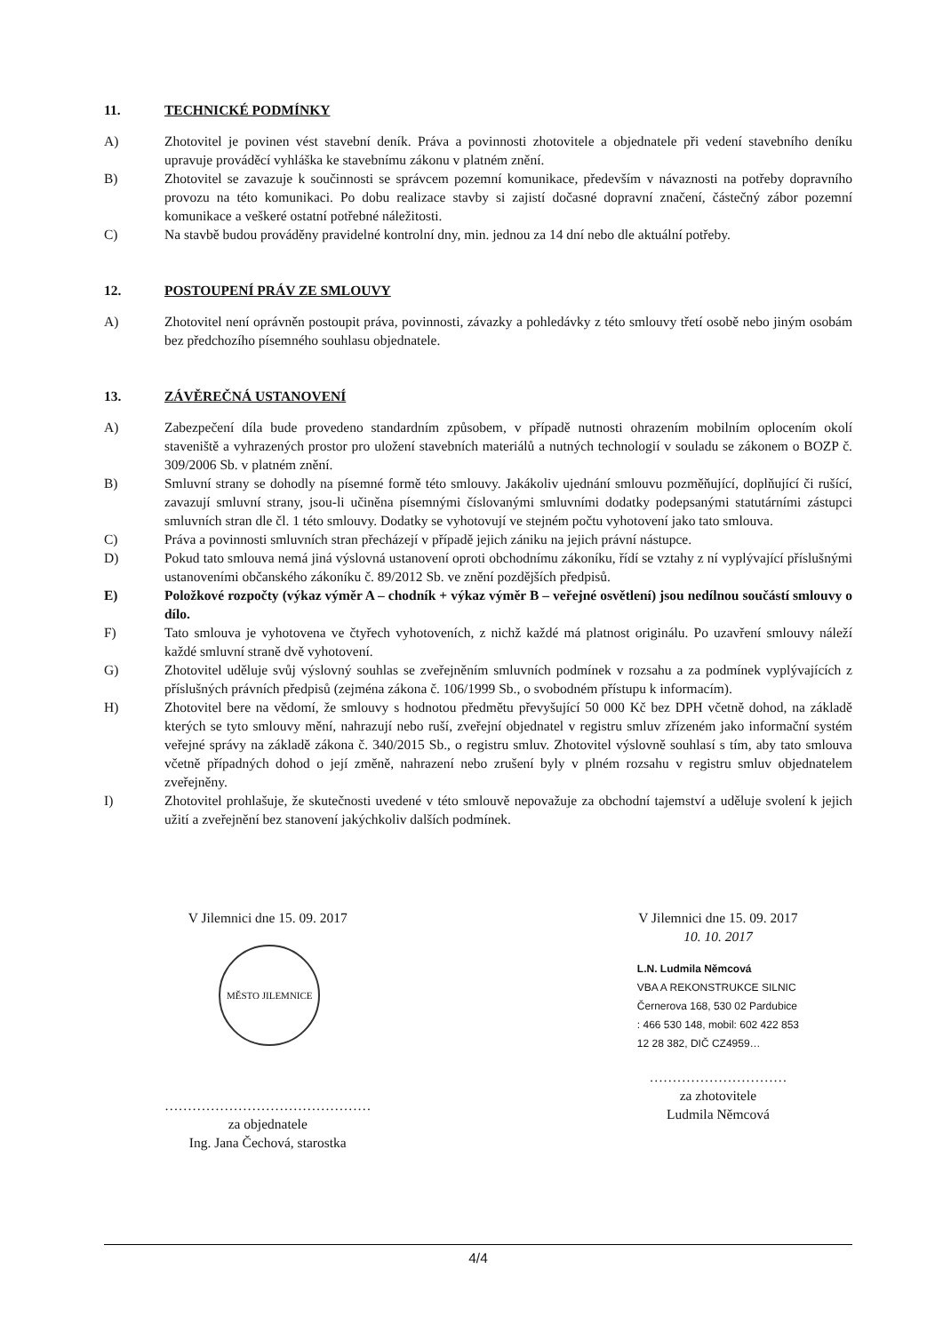11. TECHNICKÉ PODMÍNKY
A) Zhotovitel je povinen vést stavební deník. Práva a povinnosti zhotovitele a objednatele při vedení stavebního deníku upravuje prováděcí vyhláška ke stavebnímu zákonu v platném znění.
B) Zhotovitel se zavazuje k součinnosti se správcem pozemní komunikace, především v návaznosti na potřeby dopravního provozu na této komunikaci. Po dobu realizace stavby si zajistí dočasné dopravní značení, částečný zábor pozemní komunikace a veškeré ostatní potřebné náležitosti.
C) Na stavbě budou prováděny pravidelné kontrolní dny, min. jednou za 14 dní nebo dle aktuální potřeby.
12. POSTOUPENÍ PRÁV ZE SMLOUVY
A) Zhotovitel není oprávněn postoupit práva, povinnosti, závazky a pohledávky z této smlouvy třetí osobě nebo jiným osobám bez předchozího písemného souhlasu objednatele.
13. ZÁVĚREČNÁ USTANOVENÍ
A) Zabezpečení díla bude provedeno standardním způsobem, v případě nutnosti ohrazením mobilním oplocením okolí staveniště a vyhrazených prostor pro uložení stavebních materiálů a nutných technologií v souladu se zákonem o BOZP č. 309/2006 Sb. v platném znění.
B) Smluvní strany se dohodly na písemné formě této smlouvy. Jakákoliv ujednání smlouvu pozměňující, doplňující či rušící, zavazují smluvní strany, jsou-li učiněna písemnými číslovanými smluvními dodatky podepsanými statutárními zástupci smluvních stran dle čl. 1 této smlouvy. Dodatky se vyhotovují ve stejném počtu vyhotovení jako tato smlouva.
C) Práva a povinnosti smluvních stran přecházejí v případě jejich zániku na jejich právní nástupce.
D) Pokud tato smlouva nemá jiná výslovná ustanovení oproti obchodnímu zákoníku, řídí se vztahy z ní vyplývající příslušnými ustanoveními občanského zákoníku č. 89/2012 Sb. ve znění pozdějších předpisů.
E) Položkové rozpočty (výkaz výměr A – chodník + výkaz výměr B – veřejné osvětlení) jsou nedílnou součástí smlouvy o dílo.
F) Tato smlouva je vyhotovena ve čtyřech vyhotoveních, z nichž každé má platnost originálu. Po uzavření smlouvy náleží každé smluvní straně dvě vyhotovení.
G) Zhotovitel uděluje svůj výslovný souhlas se zveřejněním smluvních podmínek v rozsahu a za podmínek vyplývajících z příslušných právních předpisů (zejména zákona č. 106/1999 Sb., o svobodném přístupu k informacím).
H) Zhotovitel bere na vědomí, že smlouvy s hodnotou předmětu převyšující 50 000 Kč bez DPH včetně dohod, na základě kterých se tyto smlouvy mění, nahrazují nebo ruší, zveřejní objednatel v registru smluv zřízeném jako informační systém veřejné správy na základě zákona č. 340/2015 Sb., o registru smluv. Zhotovitel výslovně souhlasí s tím, aby tato smlouva včetně případných dohod o její změně, nahrazení nebo zrušení byly v plném rozsahu v registru smluv objednatelem zveřejněny.
I) Zhotovitel prohlašuje, že skutečnosti uvedené v této smlouvě nepovažuje za obchodní tajemství a uděluje svolení k jejich užití a zveřejnění bez stanovení jakýchkoliv dalších podmínek.
V Jilemnici dne 15. 09. 2017
MĚSTO JILEMNICE
………………………………………
za objednatele
Ing. Jana Čechová, starostka
V Jilemnici dne 15. 09. 2017
10. 10. 2017
L.N. Ludmila Němcová
VBA A REKONSTRUKCE SILNIC
Černerova 168, 530 02 Pardubice
: 466 530 148, mobil: 602 422 853
12 28 382, DIČ CZ4959…
…………………………
za zhotovitele
Ludmila Němcová
4/4